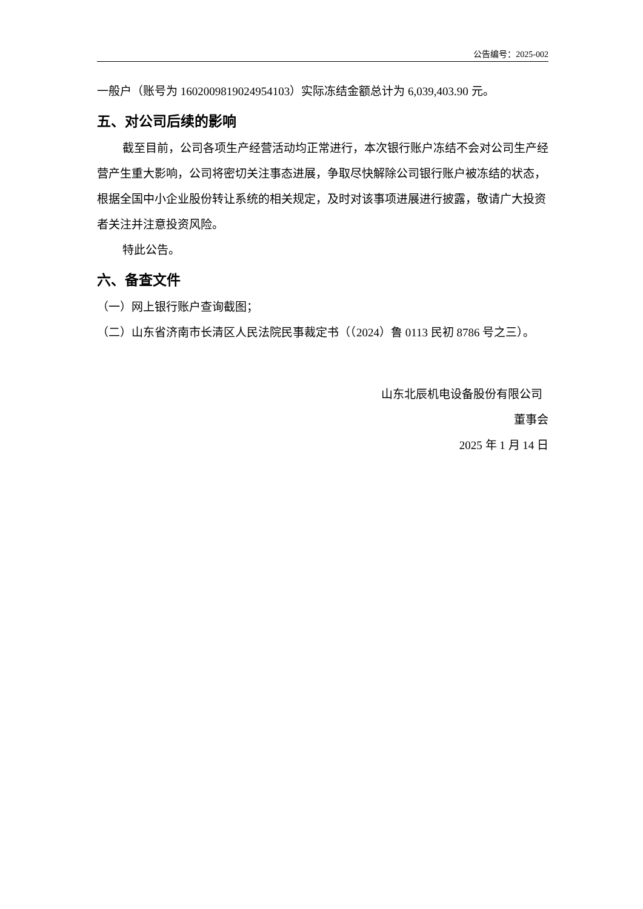公告编号：2025-002
一般户（账号为 1602009819024954103）实际冻结金额总计为 6,039,403.90 元。
五、对公司后续的影响
截至目前，公司各项生产经营活动均正常进行，本次银行账户冻结不会对公司生产经营产生重大影响，公司将密切关注事态进展，争取尽快解除公司银行账户被冻结的状态，根据全国中小企业股份转让系统的相关规定，及时对该事项进展进行披露，敬请广大投资者关注并注意投资风险。
特此公告。
六、备查文件
（一）网上银行账户查询截图；
（二）山东省济南市长清区人民法院民事裁定书（（2024）鲁 0113 民初 8786 号之三）。
山东北辰机电设备股份有限公司
董事会
2025 年 1 月 14 日